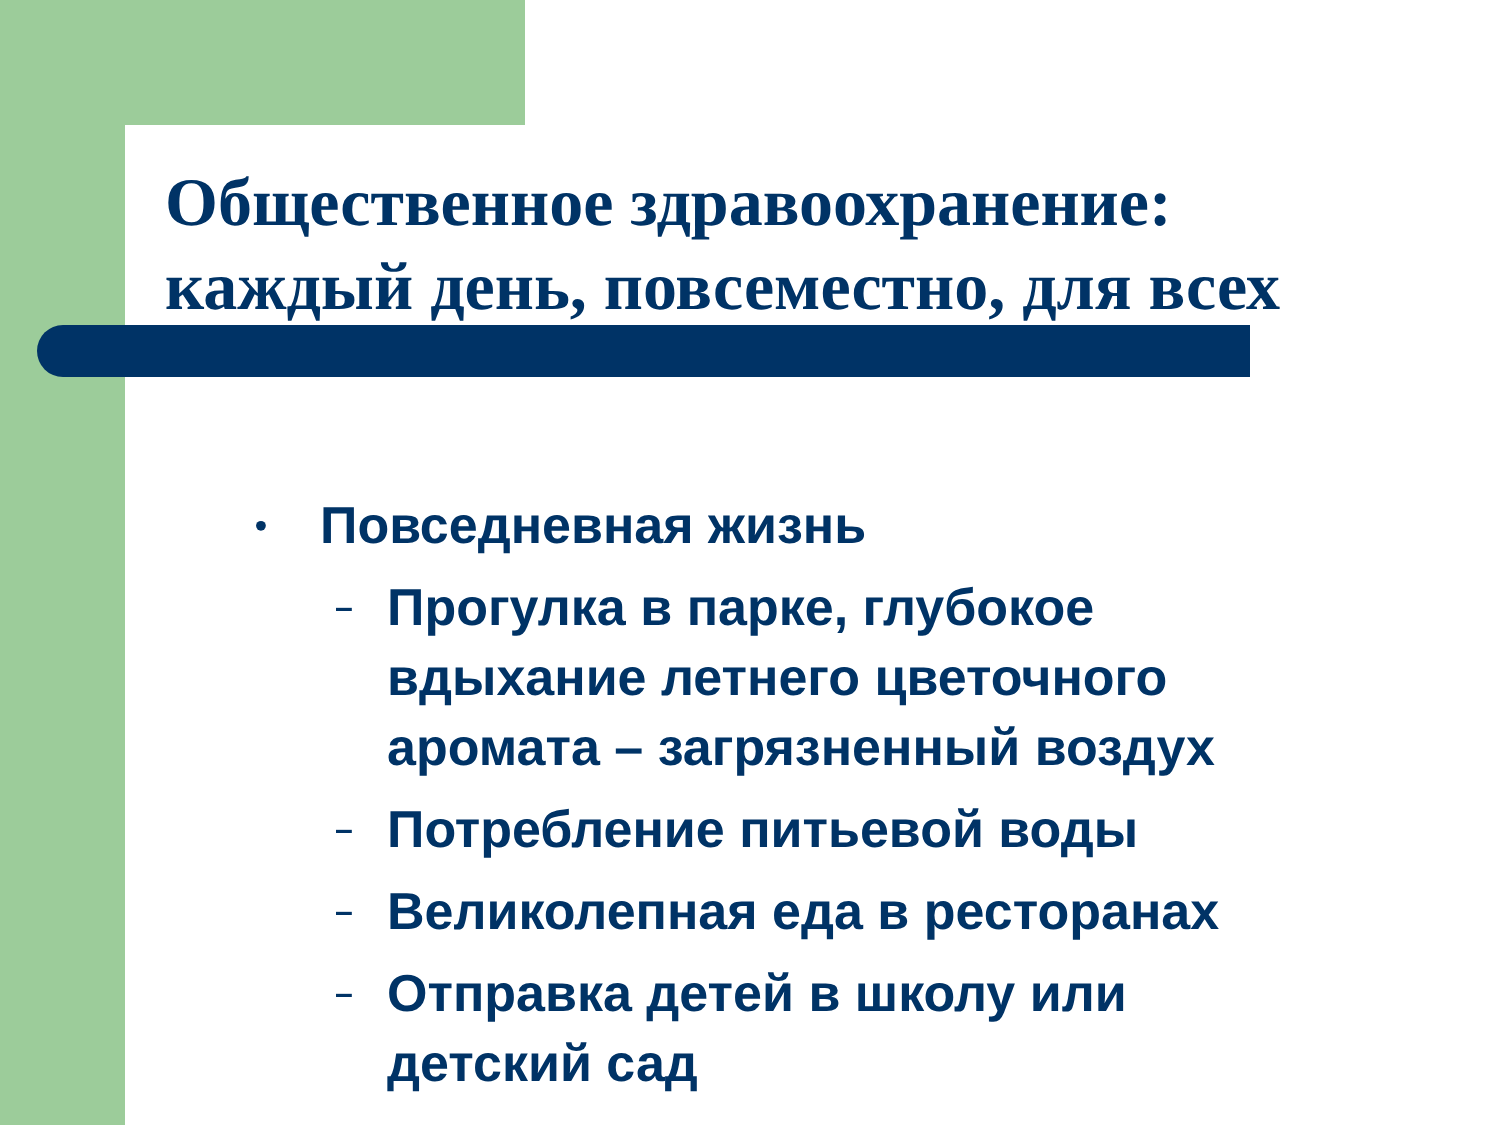Общественное здравоохранение:
каждый день, повсеместно, для всех
• Повседневная жизнь
– Прогулка в парке, глубокое
вдыхание летнего цветочного
аромата – загрязненный воздух
– Потребление питьевой воды
– Великолепная еда в ресторанах
– Отправка детей в школу или
детский сад